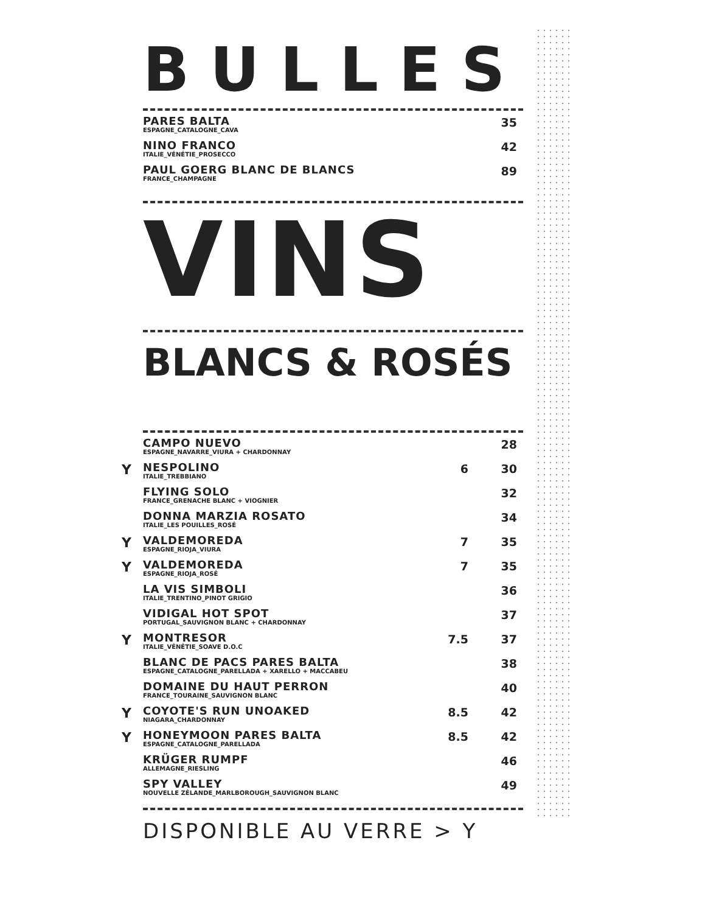BULLES
| PARES BALTA ESPAGNE_CATALOGNE_CAVA | 35 |
| NINO FRANCO ITALIE_VÉNÉTIE_PROSECCO | 42 |
| PAUL GOERG BLANC DE BLANCS FRANCE_CHAMPAGNE | 89 |
VINS
BLANCS & ROSÉS
| CAMPO NUEVO ESPAGNE_NAVARRE_VIURA + CHARDONNAY | | 28 |
| Y NESPOLINO ITALIE_TREBBIANO | 6 | 30 |
| FLYING SOLO FRANCE_GRENACHE BLANC + VIOGNIER | | 32 |
| DONNA MARZIA ROSATO ITALIE_LES POUILLES_ROSÉ | | 34 |
| Y VALDEMOREDA ESPAGNE_RIOJA_VIURA | 7 | 35 |
| Y VALDEMOREDA ESPAGNE_RIOJA_ROSÉ | 7 | 35 |
| LA VIS SIMBOLI ITALIE_TRENTINO_PINOT GRIGIO | | 36 |
| VIDIGAL HOT SPOT PORTUGAL_SAUVIGNON BLANC + CHARDONNAY | | 37 |
| Y MONTRESOR ITALIE_VÉNÉTIE_SOAVE D.O.C | 7.5 | 37 |
| BLANC DE PACS PARES BALTA ESPAGNE_CATALOGNE_PARELLADA + XARELLO + MACCABEU | | 38 |
| DOMAINE DU HAUT PERRON FRANCE_TOURAINE_SAUVIGNON BLANC | | 40 |
| Y COYOTE'S RUN UNOAKED NIAGARA_CHARDONNAY | 8.5 | 42 |
| Y HONEYMOON PARES BALTA ESPAGNE_CATALOGNE_PARELLADA | 8.5 | 42 |
| KRÜGER RUMPF ALLEMAGNE_RIESLING | | 46 |
| SPY VALLEY NOUVELLE ZÉLANDE_MARLBOROUGH_SAUVIGNON BLANC | | 49 |
DISPONIBLE AU VERRE > Y